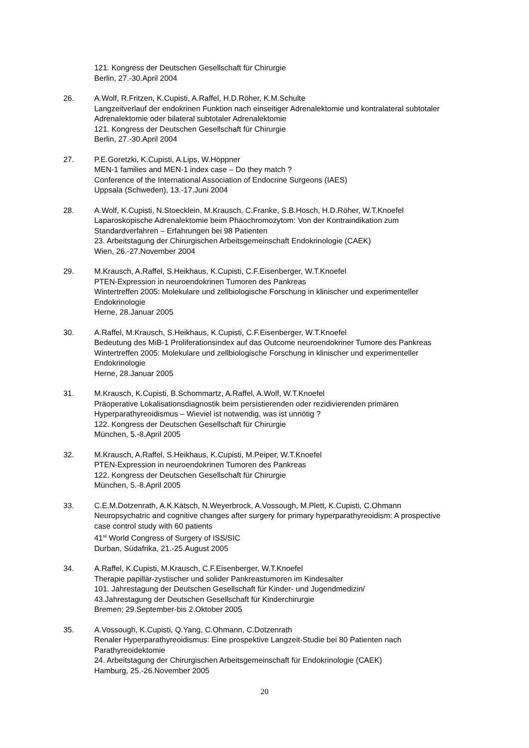121. Kongress der Deutschen Gesellschaft für Chirurgie
Berlin, 27.-30.April 2004
26. A.Wolf, R.Fritzen, K.Cupisti, A.Raffel, H.D.Röher, K.M.Schulte
Langzeitverlauf der endokrinen Funktion nach einseitiger Adrenalektomie und kontralateral subtotaler Adrenalektomie oder bilateral subtotaler Adrenalektomie
121. Kongress der Deutschen Gesellschaft für Chirurgie
Berlin, 27.-30.April 2004
27. P.E.Goretzki, K.Cupisti, A.Lips, W.Höppner
MEN-1 families and MEN-1 index case – Do they match ?
Conference of the International Association of Endocrine Surgeons (IAES)
Uppsala (Schweden), 13.-17.Juni 2004
28. A.Wolf, K.Cupisti, N.Stoecklein, M.Krausch, C.Franke, S.B.Hosch, H.D.Röher, W.T.Knoefel
Laparoskopische Adrenalektomie beim Phäochromozytom: Von der Kontraindikation zum Standardverfahren – Erfahrungen bei 98 Patienten
23. Arbeitstagung der Chirurgischen Arbeitsgemeinschaft Endokrinologie (CAEK)
Wien, 26.-27.November 2004
29. M.Krausch, A.Raffel, S.Heikhaus, K.Cupisti, C.F.Eisenberger, W.T.Knoefel
PTEN-Expression in neuroendokrinen Tumoren des Pankreas
Wintertreffen 2005: Molekulare und zellbiologische Forschung in klinischer und experimenteller Endokrinologie
Herne, 28.Januar 2005
30. A.Raffel, M.Krausch, S.Heikhaus, K.Cupisti, C.F.Eisenberger, W.T.Knoefel
Bedeutung des MiB-1 Proliferationsindex auf das Outcome neuroendokriner Tumore des Pankreas
Wintertreffen 2005: Molekulare und zellbiologische Forschung in klinischer und experimenteller Endokrinologie
Herne, 28.Januar 2005
31. M.Krausch, K.Cupisti, B.Schommartz, A.Raffel, A.Wolf, W.T.Knoefel
Präoperative Lokalisationsdiagnostik beim persistierenden oder rezidivierenden primären Hyperparathyreoidismus – Wieviel ist notwendig, was ist unnötig ?
122. Kongress der Deutschen Gesellschaft für Chirurgie
München, 5.-8.April 2005
32. M.Krausch, A.Raffel, S.Heikhaus, K.Cupisti, M.Peiper, W.T.Knoefel
PTEN-Expression in neuroendokrinen Tumoren des Pankreas
122. Kongress der Deutschen Gesellschaft für Chirurgie
München, 5.-8.April 2005
33. C.E.M.Dotzenrath, A.K.Kätsch, N.Weyerbrock, A.Vossough, M.Plett, K.Cupisti, C.Ohmann
Neuropsychatric and cognitive changes after surgery for primary hyperparathyreoidism: A prospective case control study with 60 patients
41<sup>st</sup> World Congress of Surgery of ISS/SIC
Durban, Südafrika, 21.-25.August 2005
34. A.Raffel, K.Cupisti, M.Krausch, C.F.Eisenberger, W.T.Knoefel
Therapie papillär-zystischer und solider Pankreastumoren im Kindesalter
101. Jahrestagung der Deutschen Gesellschaft für Kinder- und Jugendmedizin/
43.Jahrestagung der Deutschen Gesellschaft für Kinderchirurgie
Bremen; 29.September-bis 2.Oktober 2005
35. A.Vossough, K.Cupisti, Q.Yang, C.Ohmann, C.Dotzenrath
Renaler Hyperparathyreoidismus: Eine prospektive Langzeit-Studie bei 80 Patienten nach Parathyreoidektomie
24. Arbeitstagung der Chirurgischen Arbeitsgemeinschaft für Endokrinologie (CAEK)
Hamburg, 25.-26.November 2005
20